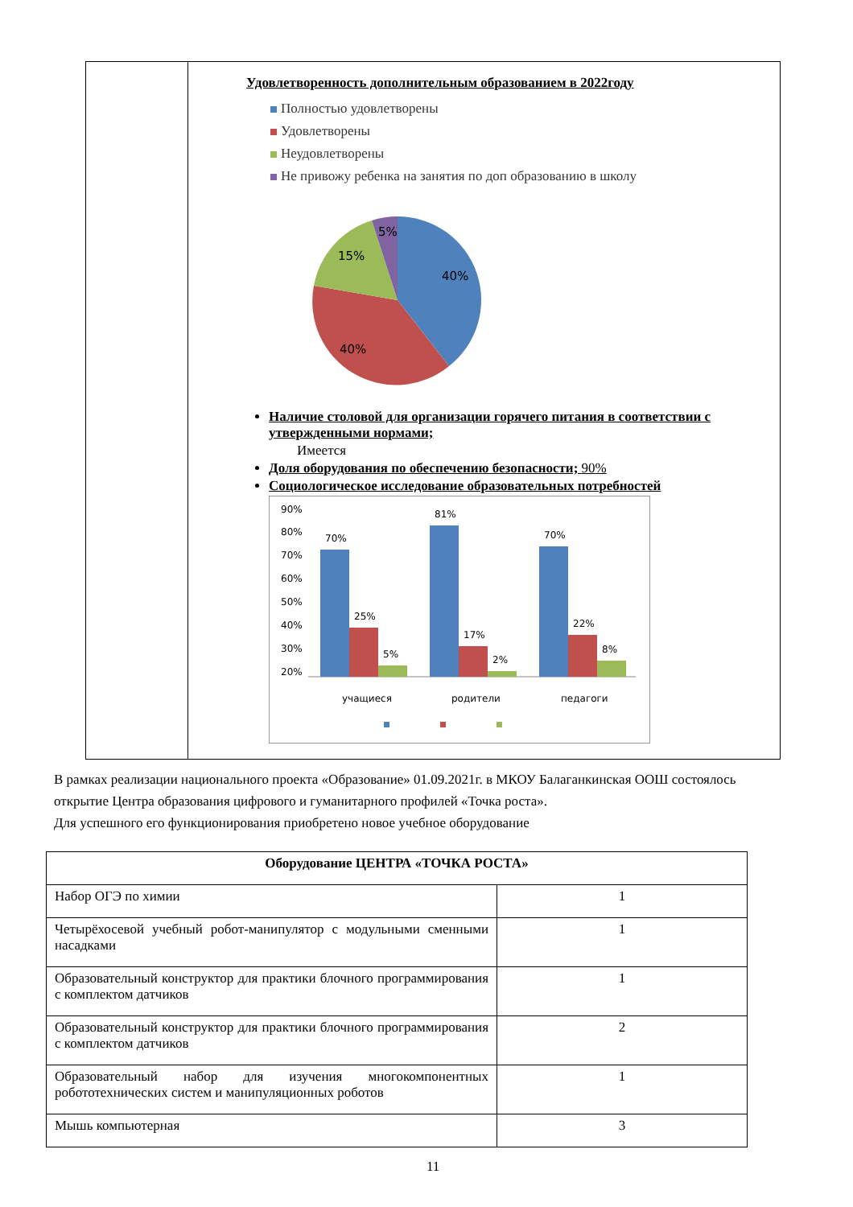Удовлетворенность дополнительным образованием в 2022году
Полностью удовлетворены
Удовлетворены
Неудовлетворены
Не привожу ребенка на занятия по доп образованию в школу
40%
40%
15%
5%
Наличие столовой для организации горячего питания в соответствии с утвержденными нормами;
Имеется
Доля оборудования по обеспечению безопасности; 90%
Социологическое исследование образовательных потребностей
90%
80%
70%
60%
50%
40%
30%
20%
70%
25%
5%
81%
17%
2%
70%
22%
8%
учащиеся
родители
педагоги
В рамках реализации национального проекта «Образование» 01.09.2021г. в МКОУ Балаганкинская ООШ состоялось открытие Центра образования цифрового и гуманитарного профилей «Точка роста».
Для успешного его функционирования приобретено новое учебное оборудование
| Оборудование ЦЕНТРА «ТОЧКА РОСТА» | |
| --- | --- |
| Набор ОГЭ по химии | 1 |
| Четырёхосевой учебный робот-манипулятор с модульными сменными насадками | 1 |
| Образовательный конструктор для практики блочного программирования с комплектом датчиков | 1 |
| Образовательный конструктор для практики блочного программирования с комплектом датчиков | 2 |
| Образовательный набор для изучения многокомпонентных робототехнических систем и манипуляционных роботов | 1 |
| Мышь компьютерная | 3 |
11